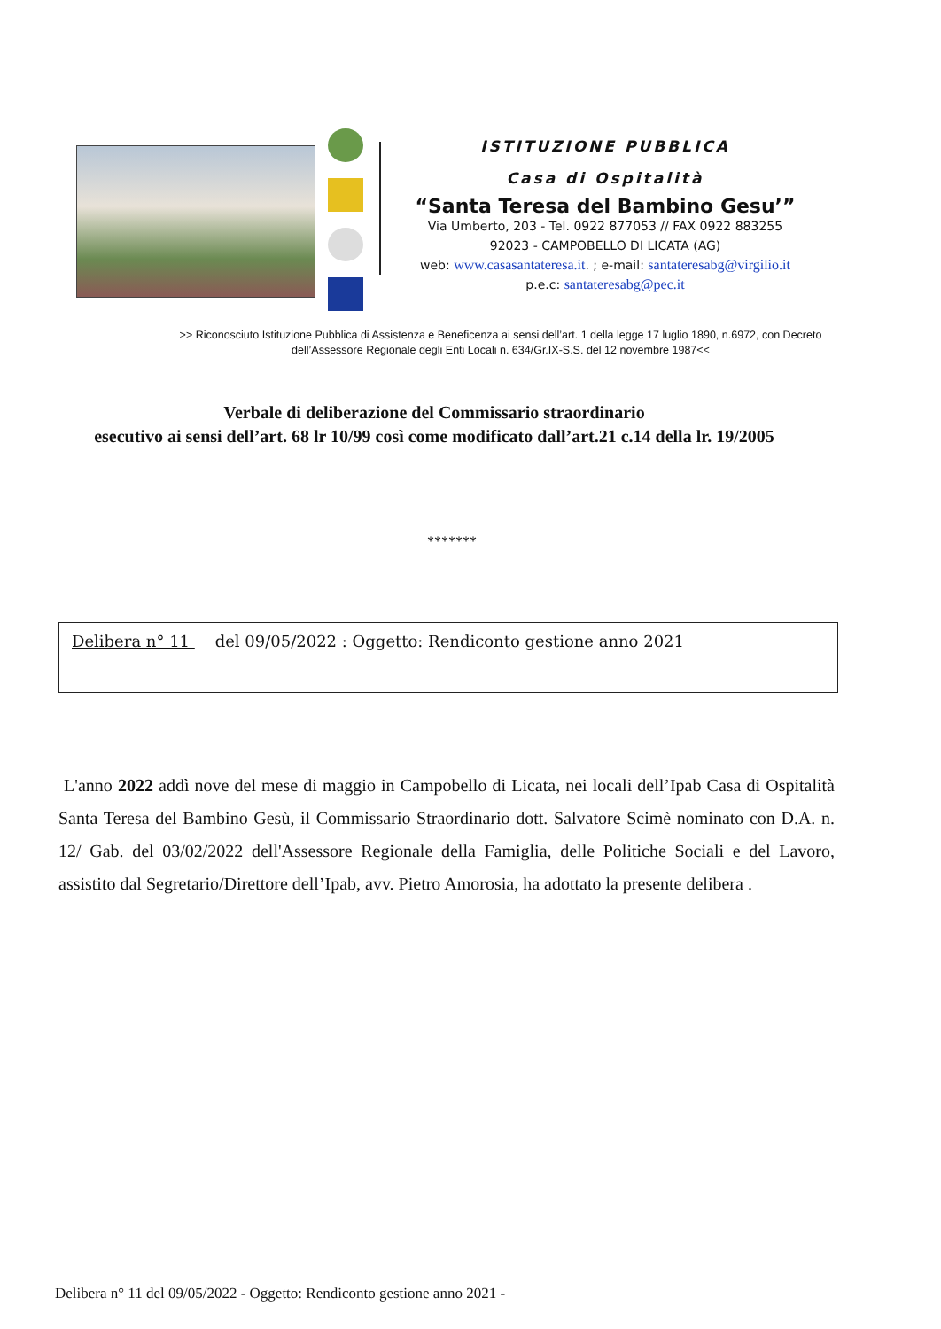ISTITUZIONE PUBBLICA
Casa di Ospitalità
“Santa Teresa del Bambino Gesu’”
Via Umberto, 203 - Tel. 0922 877053 // FAX 0922 883255
92023 - CAMPOBELLO DI LICATA (AG)
web: www.casasantateresa.it. ; e-mail: santateresabg@virgilio.it
p.e.c: santateresabg@pec.it
>> Riconosciuto Istituzione Pubblica di Assistenza e Beneficenza ai sensi dell’art. 1 della legge 17 luglio 1890, n.6972, con Decreto dell’Assessore Regionale degli Enti Locali n. 634/Gr.IX-S.S. del 12 novembre 1987<<
Verbale di deliberazione del Commissario straordinario
esecutivo ai sensi dell’art. 68 lr 10/99 così come modificato dall’art.21 c.14 della lr. 19/2005
*******
Delibera n° 11 del 09/05/2022 : Oggetto: Rendiconto gestione anno 2021
L'anno 2022 addì nove del mese di maggio in Campobello di Licata, nei locali dell’Ipab Casa di Ospitalità Santa Teresa del Bambino Gesù, il Commissario Straordinario dott. Salvatore Scimè nominato con D.A. n. 12/ Gab. del 03/02/2022 dell'Assessore Regionale della Famiglia, delle Politiche Sociali e del Lavoro, assistito dal Segretario/Direttore dell’Ipab, avv. Pietro Amorosia, ha adottato la presente delibera .
Delibera n° 11 del 09/05/2022 - Oggetto: Rendiconto gestione anno 2021 -